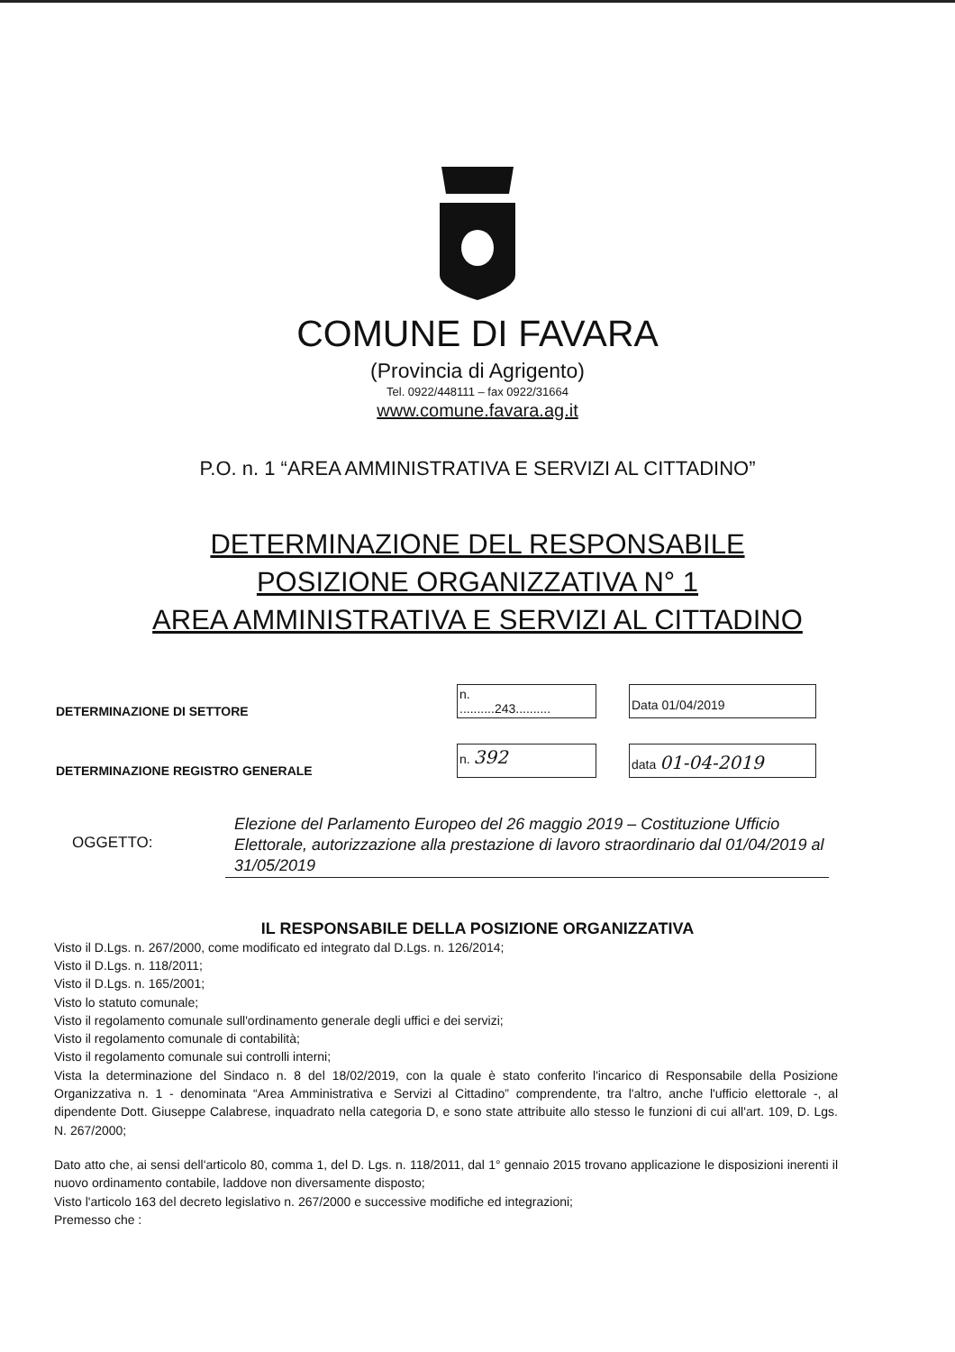COMUNE DI FAVARA
(Provincia di Agrigento)
Tel. 0922/448111 – fax 0922/31664
www.comune.favara.ag.it
P.O. n. 1 “AREA AMMINISTRATIVA E SERVIZI AL CITTADINO”
DETERMINAZIONE DEL RESPONSABILE
POSIZIONE ORGANIZZATIVA N° 1
AREA AMMINISTRATIVA E SERVIZI AL CITTADINO
DETERMINAZIONE DI SETTORE
n.
..........243..........
Data 01/04/2019
DETERMINAZIONE REGISTRO GENERALE
n. 392
data 01-04-2019
OGGETTO:
Elezione del Parlamento Europeo del 26 maggio 2019 – Costituzione Ufficio Elettorale, autorizzazione alla prestazione di lavoro straordinario dal 01/04/2019 al 31/05/2019
IL RESPONSABILE DELLA POSIZIONE ORGANIZZATIVA
Visto il D.Lgs. n. 267/2000, come modificato ed integrato dal D.Lgs. n. 126/2014;
Visto il D.Lgs. n. 118/2011;
Visto il D.Lgs. n. 165/2001;
Visto lo statuto comunale;
Visto il regolamento comunale sull'ordinamento generale degli uffici e dei servizi;
Visto il regolamento comunale di contabilità;
Visto il regolamento comunale sui controlli interni;
Vista la determinazione del Sindaco n. 8 del 18/02/2019, con la quale è stato conferito l'incarico di Responsabile della Posizione Organizzativa n. 1 - denominata “Area Amministrativa e Servizi al Cittadino” comprendente, tra l'altro, anche l'ufficio elettorale -, al dipendente Dott. Giuseppe Calabrese, inquadrato nella categoria D, e sono state attribuite allo stesso le funzioni di cui all'art. 109, D. Lgs. N. 267/2000;
Dato atto che, ai sensi dell'articolo 80, comma 1, del D. Lgs. n. 118/2011, dal 1° gennaio 2015 trovano applicazione le disposizioni inerenti il nuovo ordinamento contabile, laddove non diversamente disposto;
Visto l'articolo 163 del decreto legislativo n. 267/2000 e successive modifiche ed integrazioni;
Premesso che :